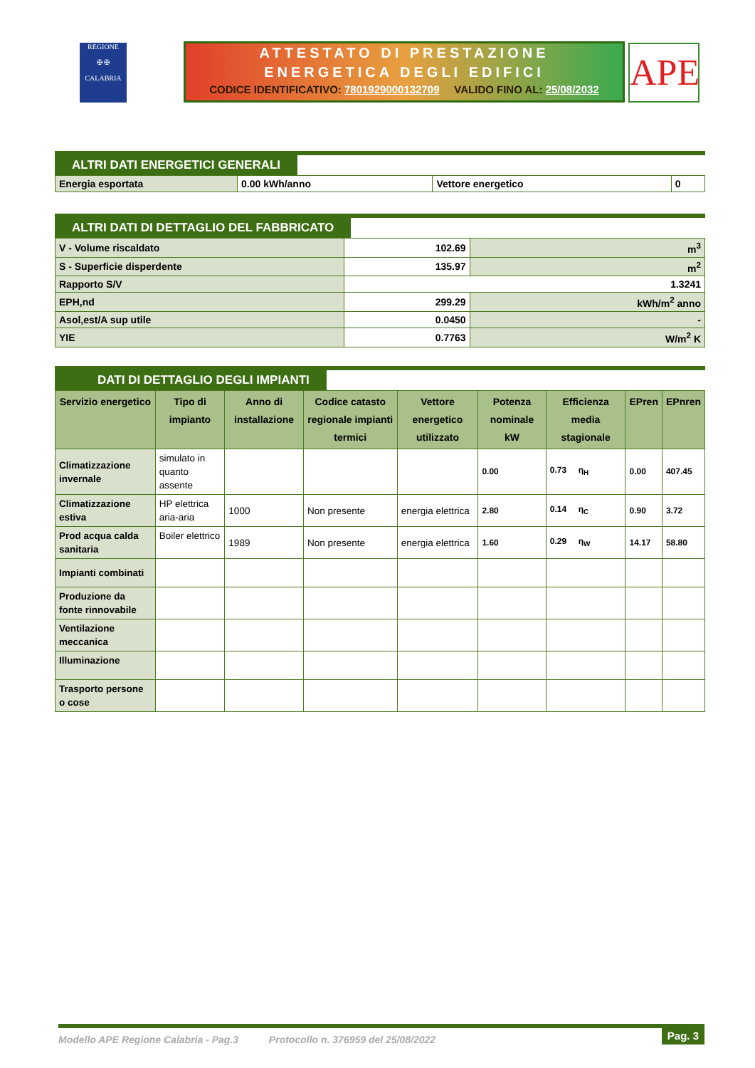REGIONE
✠ ✠
CALABRIA
ATTESTATO DI PRESTAZIONE
ENERGETICA DEGLI EDIFICI
CODICE IDENTIFICATIVO: 7801929000132709 VALIDO FINO AL: 25/08/2032
APE
ALTRI DATI ENERGETICI GENERALI
| Energia esportata | 0.00 kWh/anno | Vettore energetico | 0 |
ALTRI DATI DI DETTAGLIO DEL FABBRICATO
| V - Volume riscaldato | 102.69 | m<sup>3</sup> |
| S - Superficie disperdente | 135.97 | m<sup>2</sup> |
| Rapporto S/V | 1.3241 | |
| EPH,nd | 299.29 | kWh/m<sup>2</sup> anno |
| Asol,est/A sup utile | 0.0450 | - |
| YIE | 0.7763 | W/m<sup>2</sup> K |
DATI DI DETTAGLIO DEGLI IMPIANTI
| Servizio energetico | Tipo di impianto | Anno di installazione | Codice catasto regionale impianti termici | Vettore energetico utilizzato | Potenza nominale kW | Efficienza media stagionale | EPren | EPnren |
| --- | --- | --- | --- | --- | --- | --- | --- | --- |
| Climatizzazione invernale | simulato in quanto assente | | | | 0.00 | 0.73 η<sub>H</sub> | 0.00 | 407.45 |
| Climatizzazione estiva | HP elettrica aria-aria | 1000 | Non presente | energia elettrica | 2.80 | 0.14 η<sub>C</sub> | 0.90 | 3.72 |
| Prod acqua calda sanitaria | Boiler elettrico | 1989 | Non presente | energia elettrica | 1.60 | 0.29 η<sub>W</sub> | 14.17 | 58.80 |
| Impianti combinati | | | | | | | | |
| Produzione da fonte rinnovabile | | | | | | | | |
| Ventilazione meccanica | | | | | | | | |
| Illuminazione | | | | | | | | |
| Trasporto persone o cose | | | | | | | | |
Modello APE Regione Calabria - Pag.3 Protocollo n. 376959 del 25/08/2022
Pag. 3